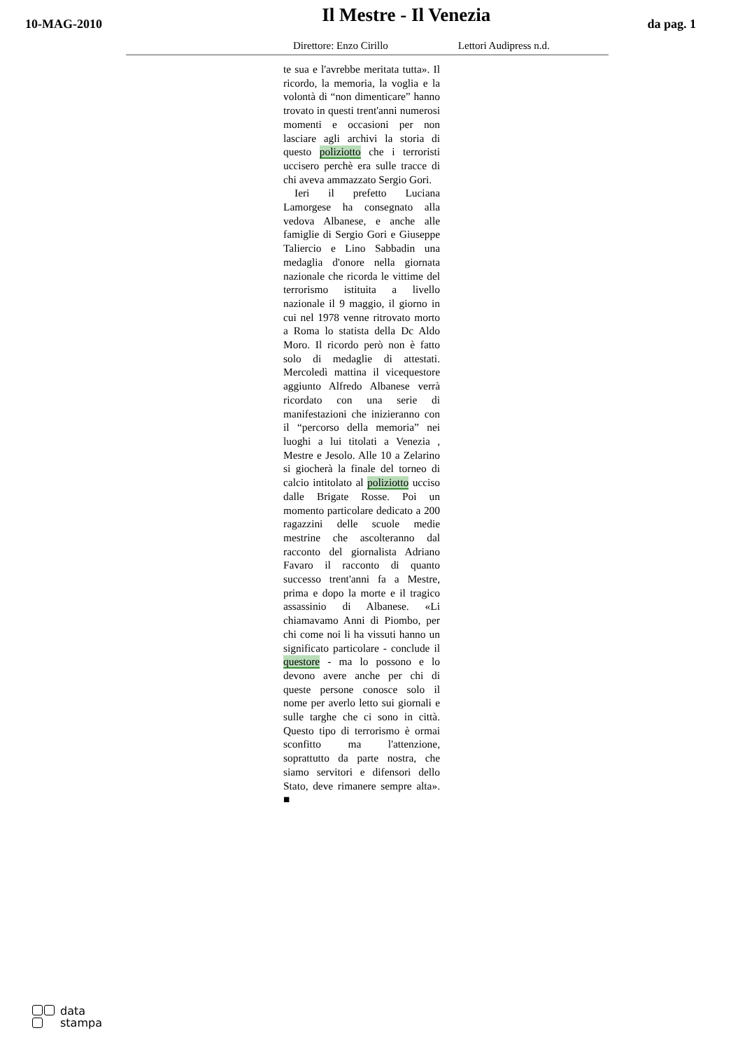10-MAG-2010
Il Mestre - Il Venezia
da pag. 1
Direttore: Enzo Cirillo Lettori Audipress n.d.
te sua e l'avrebbe meritata tutta». Il ricordo, la memoria, la voglia e la volontà di “non dimenticare” hanno trovato in questi trent'anni numerosi momenti e occasioni per non lasciare agli archivi la storia di questo poliziotto che i terroristi uccisero perchè era sulle tracce di chi aveva ammazzato Sergio Gori.
Ieri il prefetto Luciana Lamorgese ha consegnato alla vedova Albanese, e anche alle famiglie di Sergio Gori e Giuseppe Taliercio e Lino Sabbadin una medaglia d'onore nella giornata nazionale che ricorda le vittime del terrorismo istituita a livello nazionale il 9 maggio, il giorno in cui nel 1978 venne ritrovato morto a Roma lo statista della Dc Aldo Moro. Il ricordo però non è fatto solo di medaglie di attestati. Mercoledì mattina il vicequestore aggiunto Alfredo Albanese verrà ricordato con una serie di manifestazioni che inizieranno con il “percorso della memoria” nei luoghi a lui titolati a Venezia , Mestre e Jesolo. Alle 10 a Zelarino si giocherà la finale del torneo di calcio intitolato al poliziotto ucciso dalle Brigate Rosse. Poi un momento particolare dedicato a 200 ragazzini delle scuole medie mestrine che ascolteranno dal racconto del giornalista Adriano Favaro il racconto di quanto successo trent'anni fa a Mestre, prima e dopo la morte e il tragico assassinio di Albanese. «Li chiamavamo Anni di Piombo, per chi come noi li ha vissuti hanno un significato particolare - conclude il questore - ma lo possono e lo devono avere anche per chi di queste persone conosce solo il nome per averlo letto sui giornali e sulle targhe che ci sono in città. Questo tipo di terrorismo è ormai sconfitto ma l'attenzione, soprattutto da parte nostra, che siamo servitori e difensori dello Stato, deve rimanere sempre alta». ■
data
stampa